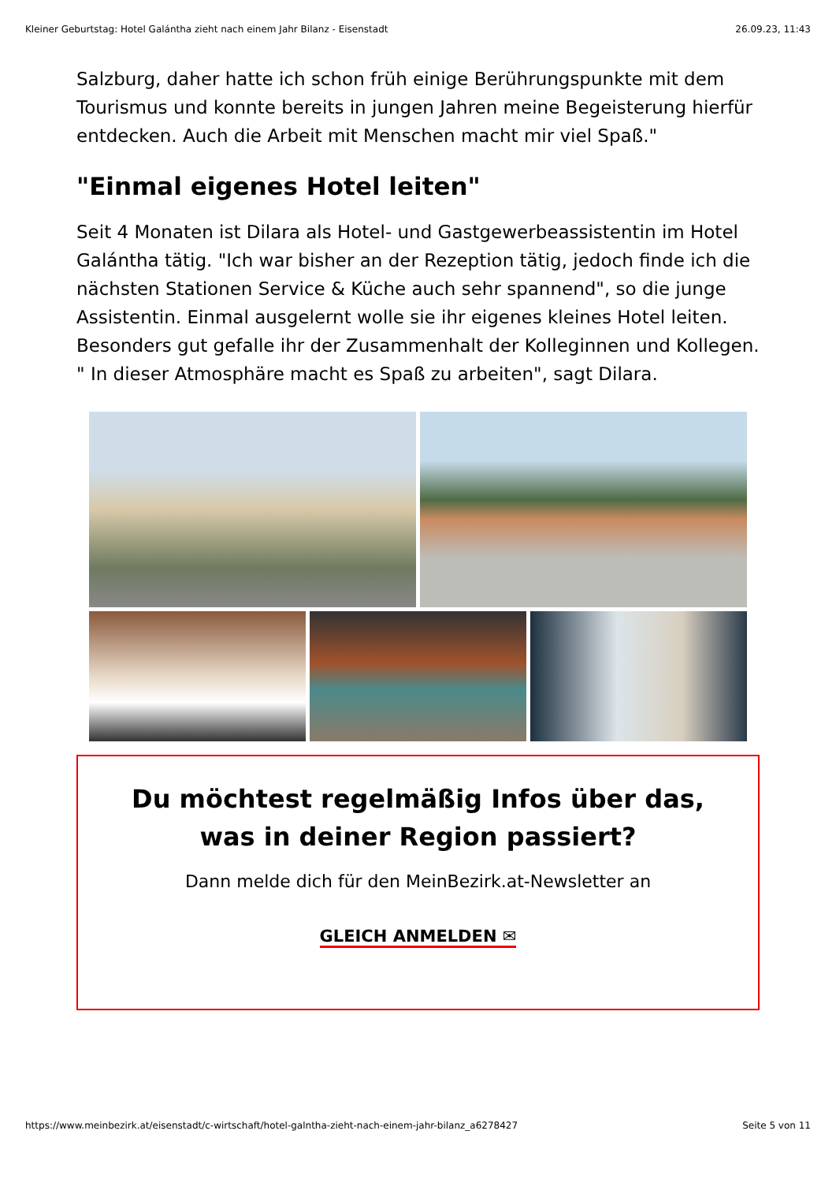Kleiner Geburtstag: Hotel Galántha zieht nach einem Jahr Bilanz - Eisenstadt 26.09.23, 11:43
Salzburg, daher hatte ich schon früh einige Berührungspunkte mit dem Tourismus und konnte bereits in jungen Jahren meine Begeisterung hierfür entdecken. Auch die Arbeit mit Menschen macht mir viel Spaß."
"Einmal eigenes Hotel leiten"
Seit 4 Monaten ist Dilara als Hotel- und Gastgewerbeassistentin im Hotel Galántha tätig. "Ich war bisher an der Rezeption tätig, jedoch finde ich die nächsten Stationen Service & Küche auch sehr spannend", so die junge Assistentin. Einmal ausgelernt wolle sie ihr eigenes kleines Hotel leiten. Besonders gut gefalle ihr der Zusammenhalt der Kolleginnen und Kollegen. " In dieser Atmosphäre macht es Spaß zu arbeiten", sagt Dilara.
Du möchtest regelmäßig Infos über das, was in deiner Region passiert?
Dann melde dich für den MeinBezirk.at-Newsletter an
GLEICH ANMELDEN ✉
https://www.meinbezirk.at/eisenstadt/c-wirtschaft/hotel-galntha-zieht-nach-einem-jahr-bilanz_a6278427 Seite 5 von 11